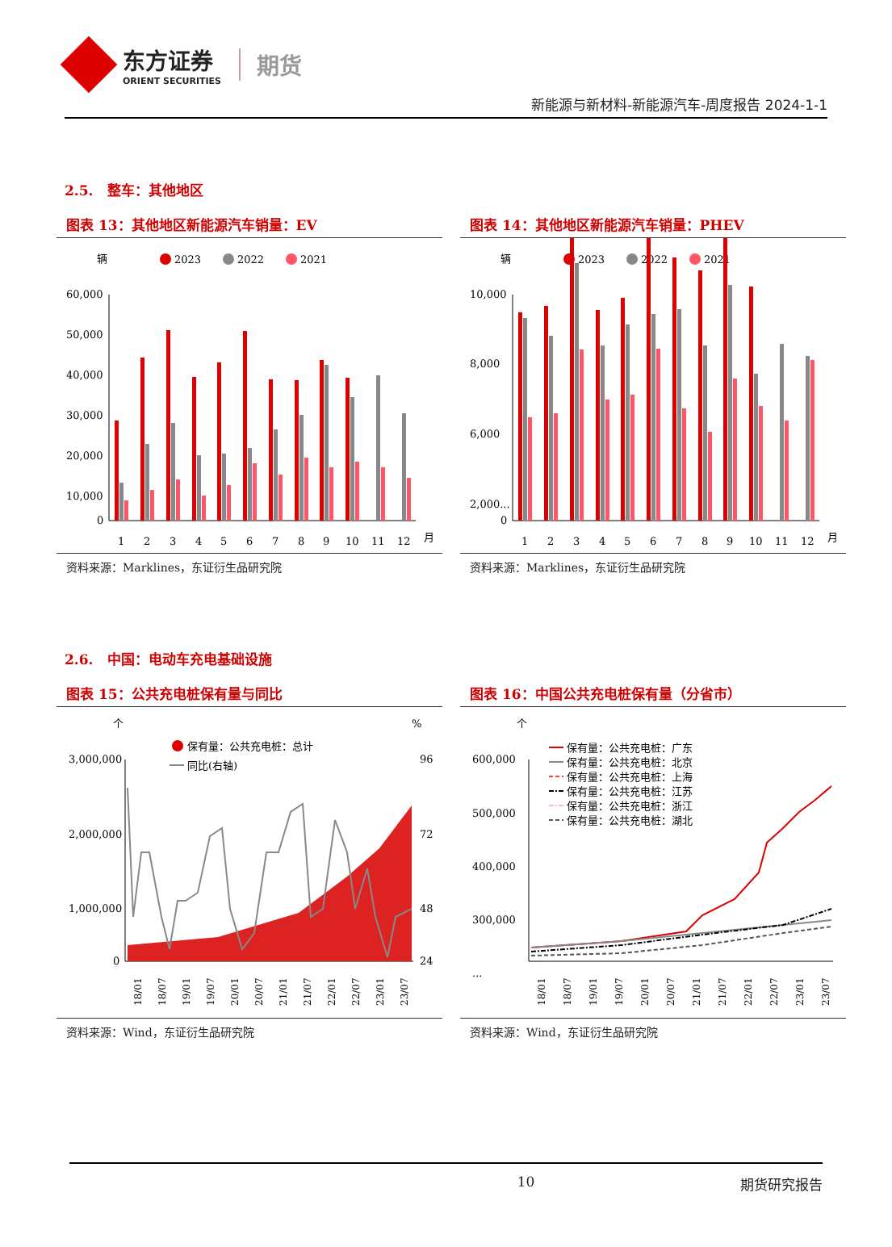东方证券
ORIENT SECURITIES
期货
新能源与新材料-新能源汽车-周度报告 2024-1-1
2.5. 整车：其他地区
图表 13：其他地区新能源汽车销量：EV
辆
2023
2022
2021
60,000
50,000
40,000
30,000
20,000
10,000
0
1
2
3
4
5
6
7
8
9
10
11
12
月
资料来源：Marklines，东证衍生品研究院
图表 14：其他地区新能源汽车销量：PHEV
辆
2023
2022
2021
10,000
8,000
6,000
2,000...
0
1
2
3
4
5
6
7
8
9
10
11
12
月
资料来源：Marklines，东证衍生品研究院
2.6. 中国：电动车充电基础设施
图表 15：公共充电桩保有量与同比
个
%
保有量：公共充电桩：总计
同比(右轴)
3,000,000
2,000,000
1,000,000
0
96
72
48
24
18/01
18/07
19/01
19/07
20/01
20/07
21/01
21/07
22/01
22/07
23/01
23/07
资料来源：Wind，东证衍生品研究院
图表 16：中国公共充电桩保有量（分省市）
个
600,000
500,000
400,000
300,000
...
保有量：公共充电桩：广东
保有量：公共充电桩：北京
保有量：公共充电桩：上海
保有量：公共充电桩：江苏
保有量：公共充电桩：浙江
保有量：公共充电桩：湖北
18/01
18/07
19/01
19/07
20/01
20/07
21/01
21/07
22/01
22/07
23/01
23/07
资料来源：Wind，东证衍生品研究院
10 期货研究报告